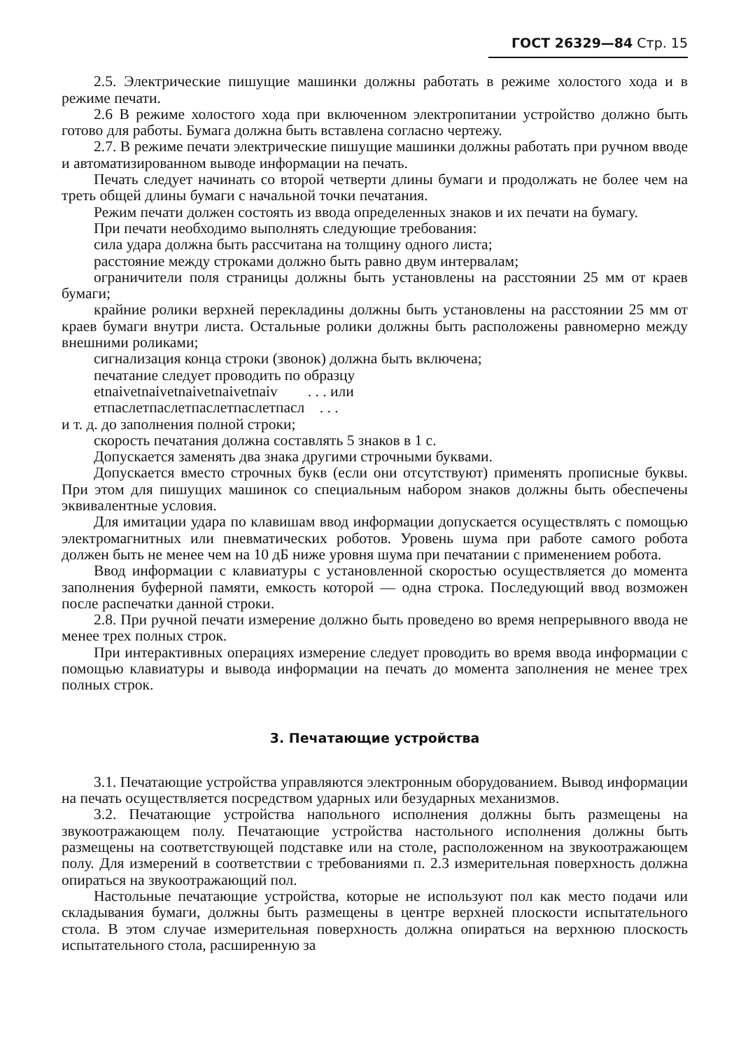ГОСТ 26329—84 Стр. 15
2.5. Электрические пишущие машинки должны работать в режиме холостого хода и в режиме печати.
2.6 В режиме холостого хода при включенном электропитании устройство должно быть готово для работы. Бумага должна быть вставлена согласно чертежу.
2.7. В режиме печати электрические пишущие машинки должны работать при ручном вводе и автоматизированном выводе информации на печать.
Печать следует начинать со второй четверти длины бумаги и продолжать не более чем на треть общей длины бумаги с начальной точки печатания.
Режим печати должен состоять из ввода определенных знаков и их печати на бумагу.
При печати необходимо выполнять следующие требования:
сила удара должна быть рассчитана на толщину одного листа;
расстояние между строками должно быть равно двум интервалам;
ограничители поля страницы должны быть установлены на расстоянии 25 мм от краев бумаги;
крайние ролики верхней перекладины должны быть установлены на расстоянии 25 мм от краев бумаги внутри листа. Остальные ролики должны быть расположены равномерно между внешними роликами;
сигнализация конца строки (звонок) должна быть включена;
печатание следует проводить по образцу
etnaivetnaivetnaivetnaivetnaiv . . . или
етпаслетпаслетпаслетпаслетпасл . . .
и т. д. до заполнения полной строки;
скорость печатания должна составлять 5 знаков в 1 с.
Допускается заменять два знака другими строчными буквами.
Допускается вместо строчных букв (если они отсутствуют) применять прописные буквы. При этом для пишущих машинок со специальным набором знаков должны быть обеспечены эквивалентные условия.
Для имитации удара по клавишам ввод информации допускается осуществлять с помощью электромагнитных или пневматических роботов. Уровень шума при работе самого робота должен быть не менее чем на 10 дБ ниже уровня шума при печатании с применением робота.
Ввод информации с клавиатуры с установленной скоростью осуществляется до момента заполнения буферной памяти, емкость которой — одна строка. Последующий ввод возможен после распечатки данной строки.
2.8. При ручной печати измерение должно быть проведено во время непрерывного ввода не менее трех полных строк.
При интерактивных операциях измерение следует проводить во время ввода информации с помощью клавиатуры и вывода информации на печать до момента заполнения не менее трех полных строк.
3. Печатающие устройства
3.1. Печатающие устройства управляются электронным оборудованием. Вывод информации на печать осуществляется посредством ударных или безударных механизмов.
3.2. Печатающие устройства напольного исполнения должны быть размещены на звукоотражающем полу. Печатающие устройства настольного исполнения должны быть размещены на соответствующей подставке или на столе, расположенном на звукоотражающем полу. Для измерений в соответствии с требованиями п. 2.3 измерительная поверхность должна опираться на звукоотражающий пол.
Настольные печатающие устройства, которые не используют пол как место подачи или складывания бумаги, должны быть размещены в центре верхней плоскости испытательного стола. В этом случае измерительная поверхность должна опираться на верхнюю плоскость испытательного стола, расширенную за